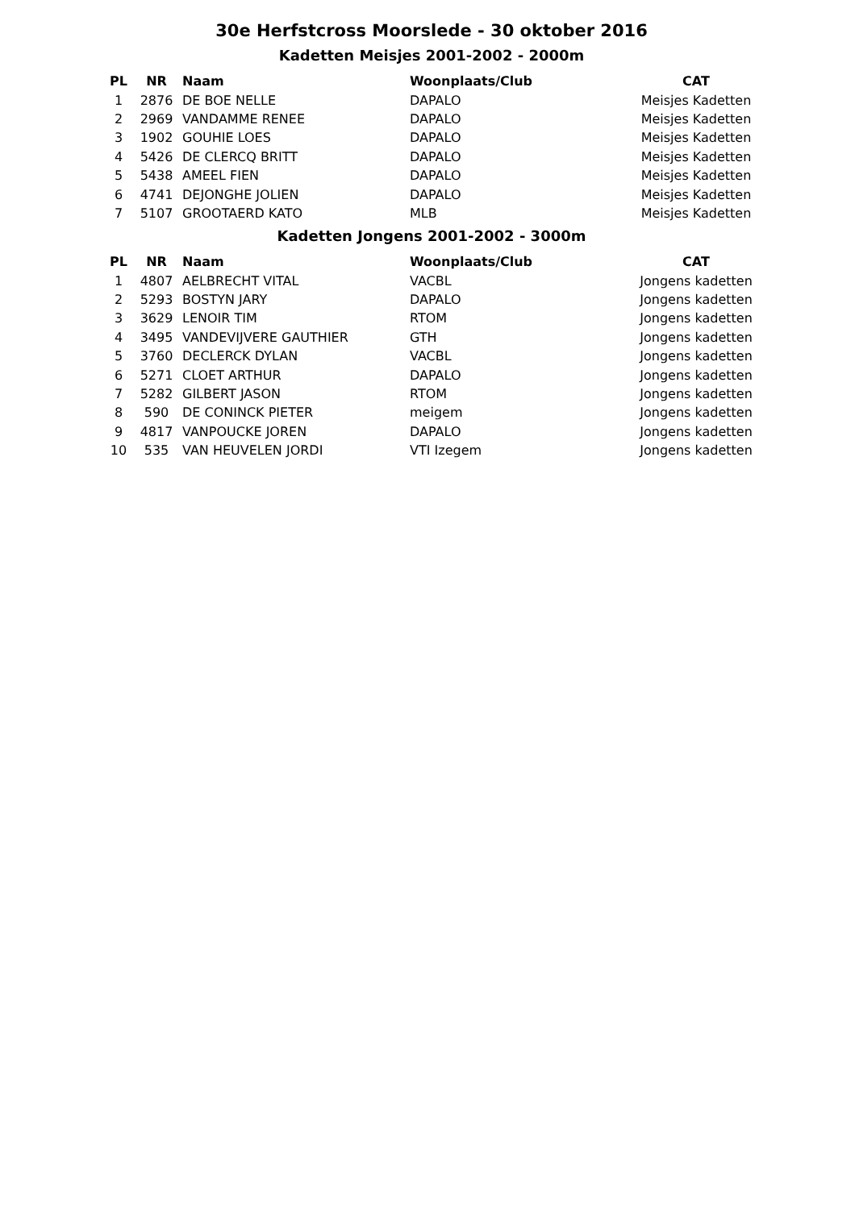30e Herfstcross Moorslede - 30 oktober 2016
Kadetten Meisjes 2001-2002 - 2000m
| PL | NR | Naam | Woonplaats/Club | CAT |
| --- | --- | --- | --- | --- |
| 1 | 2876 | DE BOE NELLE | DAPALO | Meisjes Kadetten |
| 2 | 2969 | VANDAMME RENEE | DAPALO | Meisjes Kadetten |
| 3 | 1902 | GOUHIE LOES | DAPALO | Meisjes Kadetten |
| 4 | 5426 | DE CLERCQ BRITT | DAPALO | Meisjes Kadetten |
| 5 | 5438 | AMEEL FIEN | DAPALO | Meisjes Kadetten |
| 6 | 4741 | DEJONGHE JOLIEN | DAPALO | Meisjes Kadetten |
| 7 | 5107 | GROOTAERD KATO | MLB | Meisjes Kadetten |
Kadetten Jongens 2001-2002 - 3000m
| PL | NR | Naam | Woonplaats/Club | CAT |
| --- | --- | --- | --- | --- |
| 1 | 4807 | AELBRECHT VITAL | VACBL | Jongens kadetten |
| 2 | 5293 | BOSTYN JARY | DAPALO | Jongens kadetten |
| 3 | 3629 | LENOIR TIM | RTOM | Jongens kadetten |
| 4 | 3495 | VANDEVIJVERE GAUTHIER | GTH | Jongens kadetten |
| 5 | 3760 | DECLERCK DYLAN | VACBL | Jongens kadetten |
| 6 | 5271 | CLOET ARTHUR | DAPALO | Jongens kadetten |
| 7 | 5282 | GILBERT JASON | RTOM | Jongens kadetten |
| 8 | 590 | DE CONINCK PIETER | meigem | Jongens kadetten |
| 9 | 4817 | VANPOUCKE JOREN | DAPALO | Jongens kadetten |
| 10 | 535 | VAN HEUVELEN JORDI | VTI Izegem | Jongens kadetten |